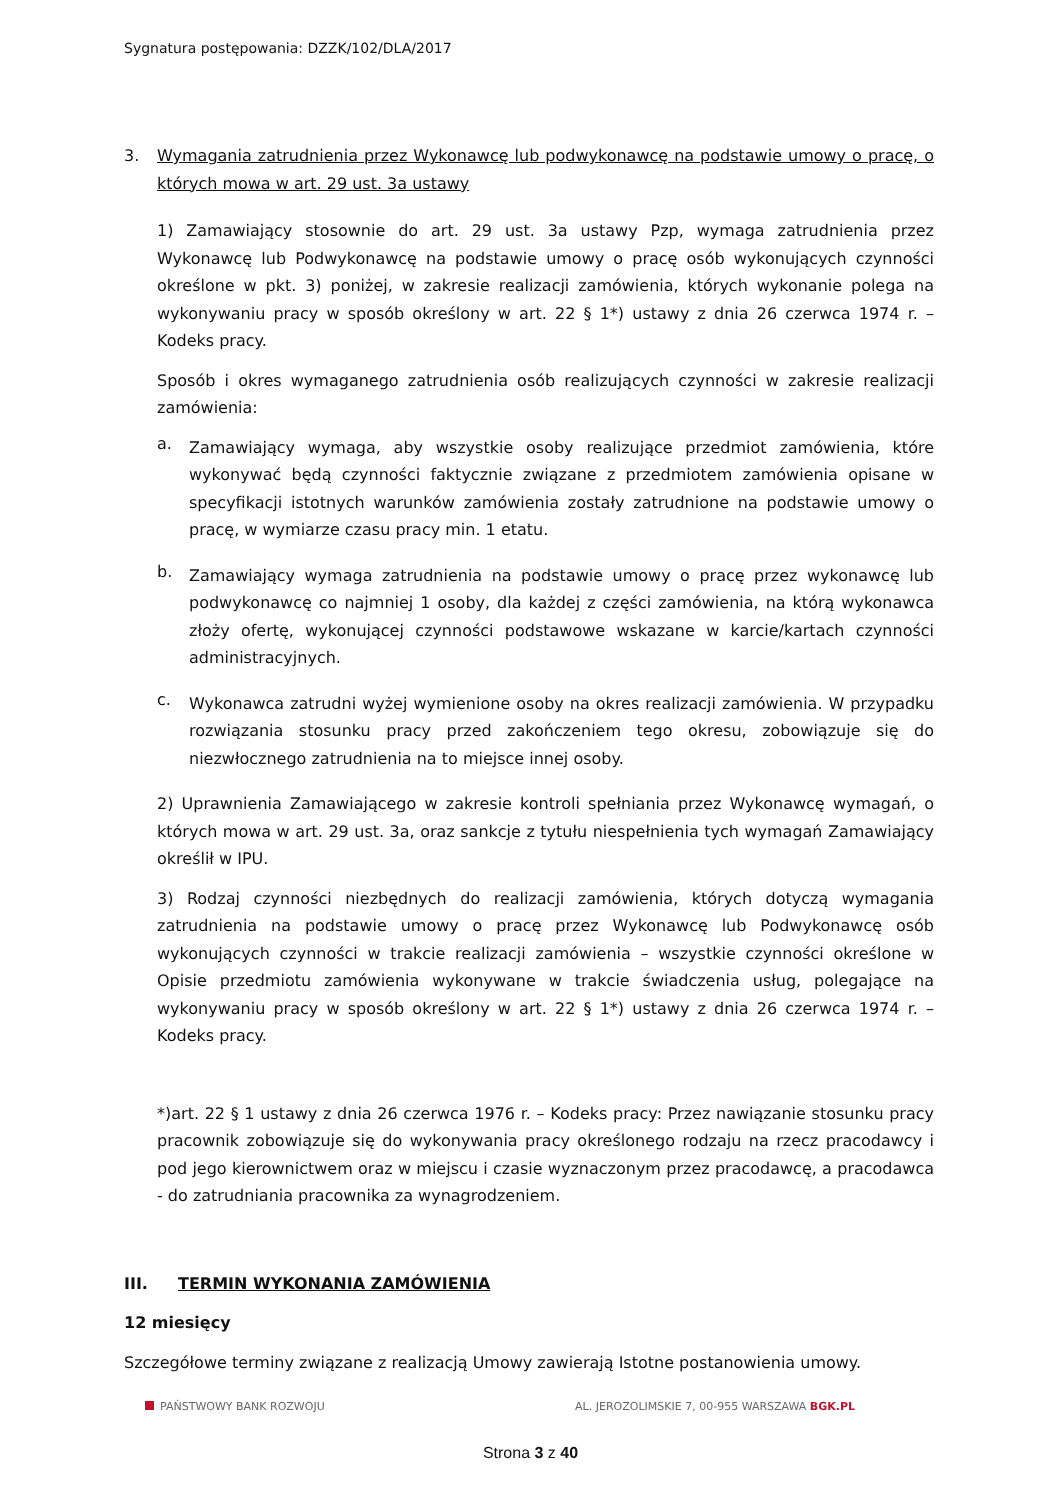Sygnatura postępowania: DZZK/102/DLA/2017
3. Wymagania zatrudnienia przez Wykonawcę lub podwykonawcę na podstawie umowy o pracę, o których mowa w art. 29 ust. 3a ustawy
1) Zamawiający stosownie do art. 29 ust. 3a ustawy Pzp, wymaga zatrudnienia przez Wykonawcę lub Podwykonawcę na podstawie umowy o pracę osób wykonujących czynności określone w pkt. 3) poniżej, w zakresie realizacji zamówienia, których wykonanie polega na wykonywaniu pracy w sposób określony w art. 22 § 1*) ustawy z dnia 26 czerwca 1974 r. – Kodeks pracy.
Sposób i okres wymaganego zatrudnienia osób realizujących czynności w zakresie realizacji zamówienia:
a.
Zamawiający wymaga, aby wszystkie osoby realizujące przedmiot zamówienia, które wykonywać będą czynności faktycznie związane z przedmiotem zamówienia opisane w specyfikacji istotnych warunków zamówienia zostały zatrudnione na podstawie umowy o pracę, w wymiarze czasu pracy min. 1 etatu.
b.
Zamawiający wymaga zatrudnienia na podstawie umowy o pracę przez wykonawcę lub podwykonawcę co najmniej 1 osoby, dla każdej z części zamówienia, na którą wykonawca złoży ofertę, wykonującej czynności podstawowe wskazane w karcie/kartach czynności administracyjnych.
c.
Wykonawca zatrudni wyżej wymienione osoby na okres realizacji zamówienia. W przypadku rozwiązania stosunku pracy przed zakończeniem tego okresu, zobowiązuje się do niezwłocznego zatrudnienia na to miejsce innej osoby.
2) Uprawnienia Zamawiającego w zakresie kontroli spełniania przez Wykonawcę wymagań, o których mowa w art. 29 ust. 3a, oraz sankcje z tytułu niespełnienia tych wymagań Zamawiający określił w IPU.
3) Rodzaj czynności niezbędnych do realizacji zamówienia, których dotyczą wymagania zatrudnienia na podstawie umowy o pracę przez Wykonawcę lub Podwykonawcę osób wykonujących czynności w trakcie realizacji zamówienia – wszystkie czynności określone w Opisie przedmiotu zamówienia wykonywane w trakcie świadczenia usług, polegające na wykonywaniu pracy w sposób określony w art. 22 § 1*) ustawy z dnia 26 czerwca 1974 r. – Kodeks pracy.
*)art. 22 § 1 ustawy z dnia 26 czerwca 1976 r. – Kodeks pracy: Przez nawiązanie stosunku pracy pracownik zobowiązuje się do wykonywania pracy określonego rodzaju na rzecz pracodawcy i pod jego kierownictwem oraz w miejscu i czasie wyznaczonym przez pracodawcę, a pracodawca - do zatrudniania pracownika za wynagrodzeniem.
III. TERMIN WYKONANIA ZAMÓWIENIA
12 miesięcy
Szczegółowe terminy związane z realizacją Umowy zawierają Istotne postanowienia umowy.
PAŃSTWOWY BANK ROZWOJU AL. JEROZOLIMSKIE 7, 00-955 WARSZAWA BGK.PL
Strona 3 z 40